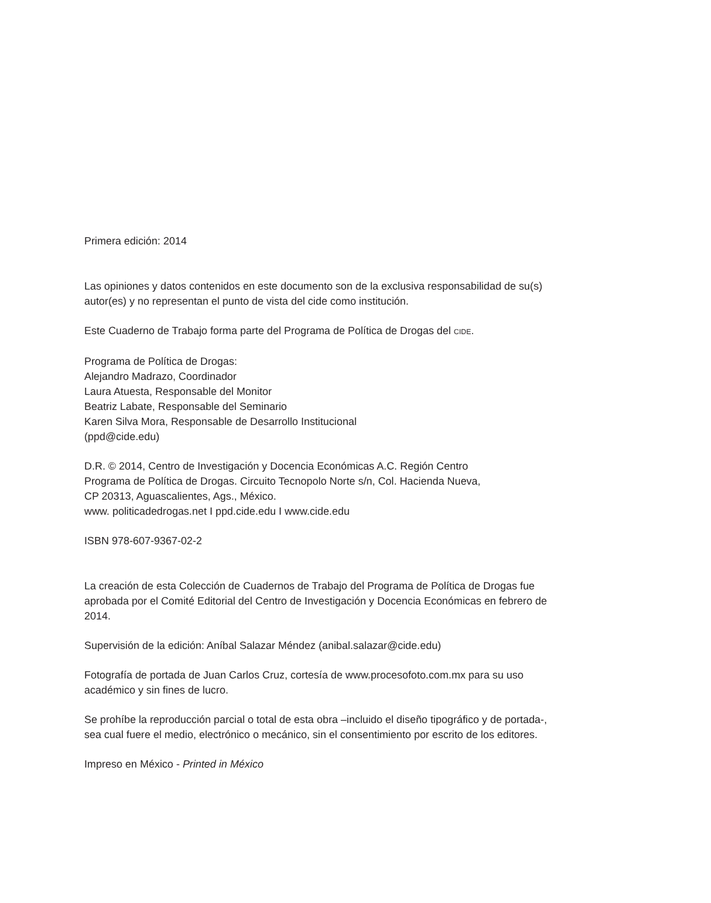Primera edición: 2014
Las opiniones y datos contenidos en este documento son de la exclusiva responsabilidad de su(s) autor(es) y no representan el punto de vista del cide como institución.
Este Cuaderno de Trabajo forma parte del Programa de Política de Drogas del CIDE.
Programa de Política de Drogas:
Alejandro Madrazo, Coordinador
Laura Atuesta, Responsable del Monitor
Beatriz Labate, Responsable del Seminario
Karen Silva Mora, Responsable de Desarrollo Institucional
(ppd@cide.edu)
D.R. © 2014, Centro de Investigación y Docencia Económicas A.C. Región Centro
Programa de Política de Drogas. Circuito Tecnopolo Norte s/n, Col. Hacienda Nueva,
CP 20313, Aguascalientes, Ags., México.
www. politicadedrogas.net I ppd.cide.edu I www.cide.edu
ISBN 978-607-9367-02-2
La creación de esta Colección de Cuadernos de Trabajo del Programa de Política de Drogas fue aprobada por el Comité Editorial del Centro de Investigación y Docencia Económicas en febrero de 2014.
Supervisión de la edición: Aníbal Salazar Méndez (anibal.salazar@cide.edu)
Fotografía de portada de Juan Carlos Cruz, cortesía de www.procesofoto.com.mx para su uso académico y sin fines de lucro.
Se prohíbe la reproducción parcial o total de esta obra –incluido el diseño tipográfico y de portada-, sea cual fuere el medio, electrónico o mecánico, sin el consentimiento por escrito de los editores.
Impreso en México - Printed in México